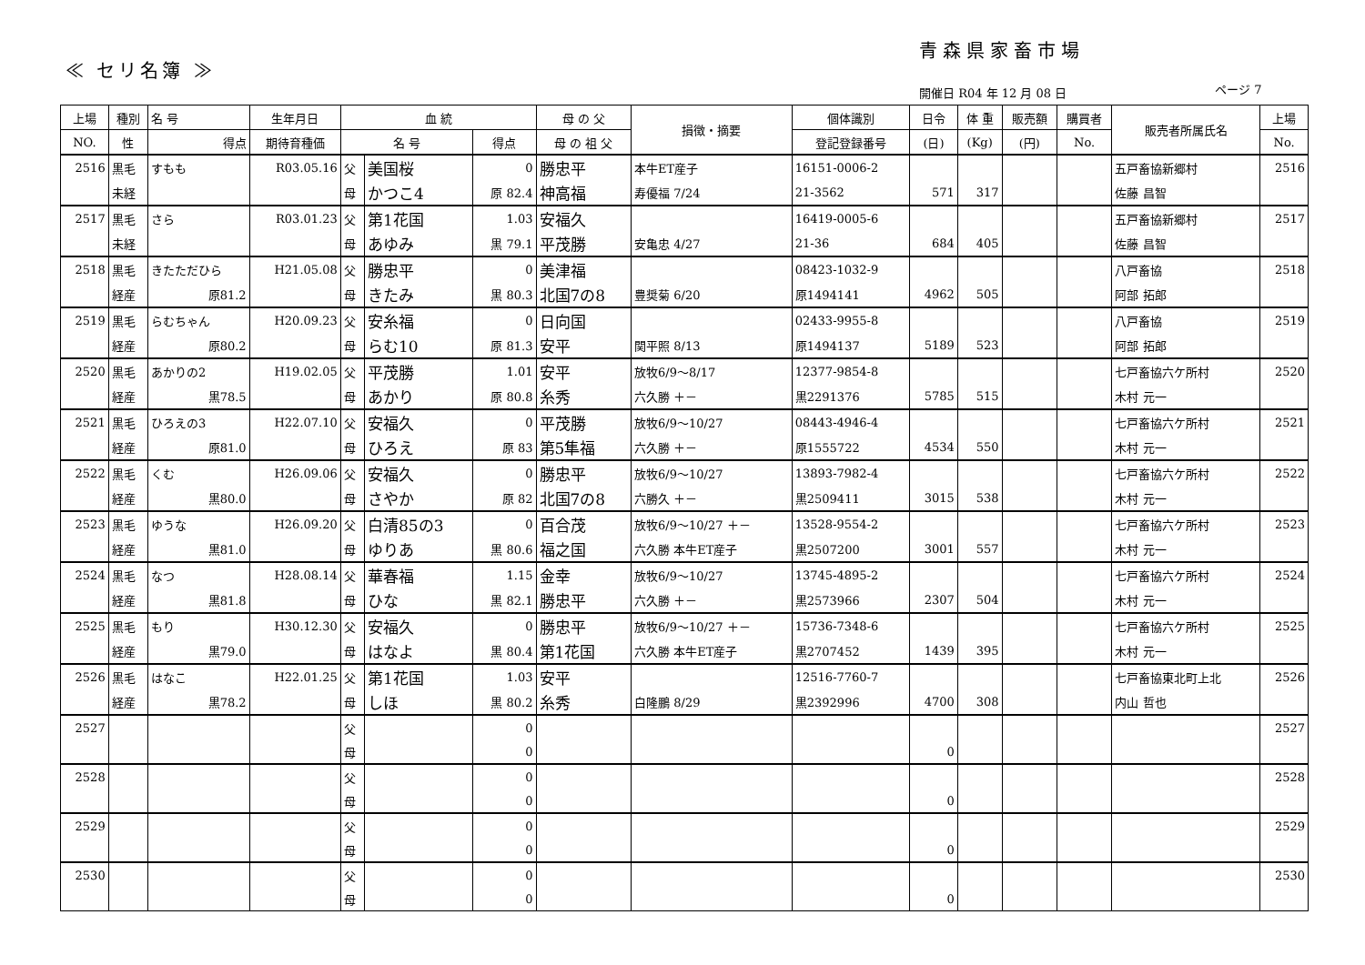青森県家畜市場
≪ セリ名簿 ≫
開催日 R04 年 12 月 08 日 ページ 7
| 上場 | 種別 | 名 号 | 生年月日 | 血 統 | | | 母 の 父 | 損徴・摘要 | 個体識別 | 日令 | 体 重 | 販売額 | 購買者 | 販売者所属氏名 | 上場 |
| --- | --- | --- | --- | --- | --- | --- | --- | --- | --- | --- | --- | --- | --- | --- | --- |
| NO. | 性 | 得点 | 期待育種価 | 名 号 | | 得点 | 母 の 祖 父 | | 登記登録番号 | (日) | (Kg) | (円) | No. | | No. |
| 2516 | 黒毛 | すもも | R03.05.16 | 父 | 美国桜 | 0 | 勝忠平 | 本牛ET産子 | 16151-0006-2 | | | | | 五戸畜協新郷村 | 2516 |
| | 未経 | | | 母 | かつこ4 | 原 82.4 | 神高福 | 寿優福 7/24 | 21-3562 | 571 | 317 | | | 佐藤 昌智 | |
| 2517 | 黒毛 | さら | R03.01.23 | 父 | 第1花国 | 1.03 | 安福久 | | 16419-0005-6 | | | | | 五戸畜協新郷村 | 2517 |
| | 未経 | | | 母 | あゆみ | 黒 79.1 | 平茂勝 | 安亀忠 4/27 | 21-36 | 684 | 405 | | | 佐藤 昌智 | |
| 2518 | 黒毛 | きたただひら | H21.05.08 | 父 | 勝忠平 | 0 | 美津福 | | 08423-1032-9 | | | | | 八戸畜協 | 2518 |
| | 経産 | 原81.2 | | 母 | きたみ | 黒 80.3 | 北国7の8 | 豊奨菊 6/20 | 原1494141 | 4962 | 505 | | | 阿部 拓郎 | |
| 2519 | 黒毛 | らむちゃん | H20.09.23 | 父 | 安糸福 | 0 | 日向国 | | 02433-9955-8 | | | | | 八戸畜協 | 2519 |
| | 経産 | 原80.2 | | 母 | らむ10 | 原 81.3 | 安平 | 関平照 8/13 | 原1494137 | 5189 | 523 | | | 阿部 拓郎 | |
| 2520 | 黒毛 | あかりの2 | H19.02.05 | 父 | 平茂勝 | 1.01 | 安平 | 放牧6/9～8/17 | 12377-9854-8 | | | | | 七戸畜協六ケ所村 | 2520 |
| | 経産 | 黒78.5 | | 母 | あかり | 原 80.8 | 糸秀 | 六久勝 ＋－ | 黒2291376 | 5785 | 515 | | | 木村 元一 | |
| 2521 | 黒毛 | ひろえの3 | H22.07.10 | 父 | 安福久 | 0 | 平茂勝 | 放牧6/9～10/27 | 08443-4946-4 | | | | | 七戸畜協六ケ所村 | 2521 |
| | 経産 | 原81.0 | | 母 | ひろえ | 原 83 | 第5隼福 | 六久勝 ＋－ | 原1555722 | 4534 | 550 | | | 木村 元一 | |
| 2522 | 黒毛 | くむ | H26.09.06 | 父 | 安福久 | 0 | 勝忠平 | 放牧6/9～10/27 | 13893-7982-4 | | | | | 七戸畜協六ケ所村 | 2522 |
| | 経産 | 黒80.0 | | 母 | さやか | 原 82 | 北国7の8 | 六勝久 ＋－ | 黒2509411 | 3015 | 538 | | | 木村 元一 | |
| 2523 | 黒毛 | ゆうな | H26.09.20 | 父 | 白清85の3 | 0 | 百合茂 | 放牧6/9～10/27 ＋－ | 13528-9554-2 | | | | | 七戸畜協六ケ所村 | 2523 |
| | 経産 | 黒81.0 | | 母 | ゆりあ | 黒 80.6 | 福之国 | 六久勝 本牛ET産子 | 黒2507200 | 3001 | 557 | | | 木村 元一 | |
| 2524 | 黒毛 | なつ | H28.08.14 | 父 | 華春福 | 1.15 | 金幸 | 放牧6/9～10/27 | 13745-4895-2 | | | | | 七戸畜協六ケ所村 | 2524 |
| | 経産 | 黒81.8 | | 母 | ひな | 黒 82.1 | 勝忠平 | 六久勝 ＋－ | 黒2573966 | 2307 | 504 | | | 木村 元一 | |
| 2525 | 黒毛 | もり | H30.12.30 | 父 | 安福久 | 0 | 勝忠平 | 放牧6/9～10/27 ＋－ | 15736-7348-6 | | | | | 七戸畜協六ケ所村 | 2525 |
| | 経産 | 黒79.0 | | 母 | はなよ | 黒 80.4 | 第1花国 | 六久勝 本牛ET産子 | 黒2707452 | 1439 | 395 | | | 木村 元一 | |
| 2526 | 黒毛 | はなこ | H22.01.25 | 父 | 第1花国 | 1.03 | 安平 | | 12516-7760-7 | | | | | 七戸畜協東北町上北 | 2526 |
| | 経産 | 黒78.2 | | 母 | しほ | 黒 80.2 | 糸秀 | 白隆鵬 8/29 | 黒2392996 | 4700 | 308 | | | 内山 哲也 | |
| 2527 | | | | 父 | | 0 | | | | | | | | | 2527 |
| | | | | 母 | | 0 | | | | 0 | | | | | |
| 2528 | | | | 父 | | 0 | | | | | | | | | 2528 |
| | | | | 母 | | 0 | | | | 0 | | | | | |
| 2529 | | | | 父 | | 0 | | | | | | | | | 2529 |
| | | | | 母 | | 0 | | | | 0 | | | | | |
| 2530 | | | | 父 | | 0 | | | | | | | | | 2530 |
| | | | | 母 | | 0 | | | | 0 | | | | | |